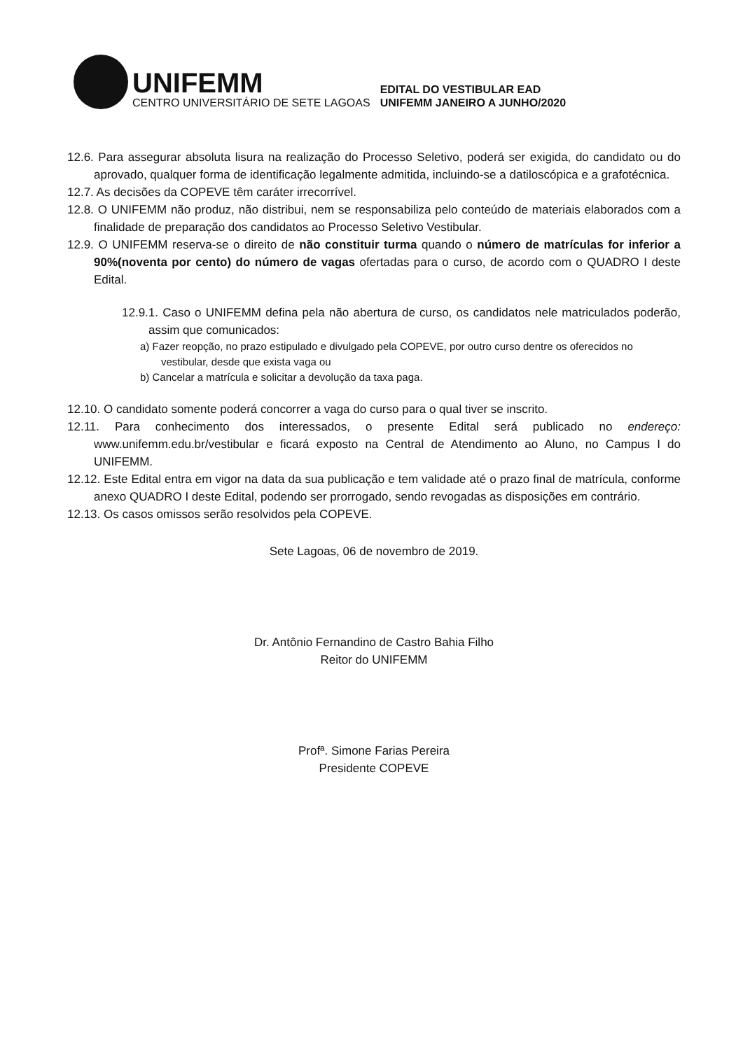UNIFEMM
CENTRO UNIVERSITÁRIO DE SETE LAGOAS
EDITAL DO VESTIBULAR EAD
UNIFEMM JANEIRO A JUNHO/2020
12.6. Para assegurar absoluta lisura na realização do Processo Seletivo, poderá ser exigida, do candidato ou do aprovado, qualquer forma de identificação legalmente admitida, incluindo-se a datiloscópica e a grafotécnica.
12.7. As decisões da COPEVE têm caráter irrecorrível.
12.8. O UNIFEMM não produz, não distribui, nem se responsabiliza pelo conteúdo de materiais elaborados com a finalidade de preparação dos candidatos ao Processo Seletivo Vestibular.
12.9. O UNIFEMM reserva-se o direito de não constituir turma quando o número de matrículas for inferior a 90%(noventa por cento) do número de vagas ofertadas para o curso, de acordo com o QUADRO I deste Edital.
12.9.1. Caso o UNIFEMM defina pela não abertura de curso, os candidatos nele matriculados poderão, assim que comunicados:
a) Fazer reopção, no prazo estipulado e divulgado pela COPEVE, por outro curso dentre os oferecidos no vestibular, desde que exista vaga ou
b) Cancelar a matrícula e solicitar a devolução da taxa paga.
12.10. O candidato somente poderá concorrer a vaga do curso para o qual tiver se inscrito.
12.11. Para conhecimento dos interessados, o presente Edital será publicado no endereço: www.unifemm.edu.br/vestibular e ficará exposto na Central de Atendimento ao Aluno, no Campus I do UNIFEMM.
12.12. Este Edital entra em vigor na data da sua publicação e tem validade até o prazo final de matrícula, conforme anexo QUADRO I deste Edital, podendo ser prorrogado, sendo revogadas as disposições em contrário.
12.13. Os casos omissos serão resolvidos pela COPEVE.
Sete Lagoas, 06 de novembro de 2019.
Dr. Antônio Fernandino de Castro Bahia Filho
Reitor do UNIFEMM
Profª. Simone Farias Pereira
Presidente COPEVE